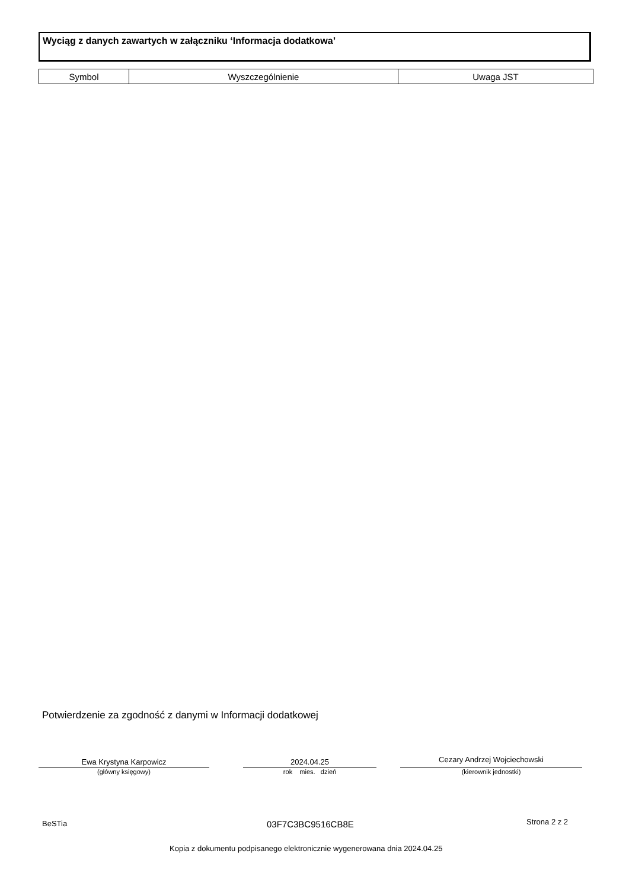Wyciąg z danych zawartych w załączniku ‘Informacja dodatkowa’
| Symbol | Wyszczególnienie | Uwaga JST |
| --- | --- | --- |
Potwierdzenie za zgodność z danymi w Informacji dodatkowej
Ewa Krystyna Karpowicz
(główny księgowy)
2024.04.25
rok mies. dzień
Cezary Andrzej Wojciechowski
(kierownik jednostki)
BeSTia 03F7C3BC9516CB8E Strona 2 z 2
Kopia z dokumentu podpisanego elektronicznie wygenerowana dnia 2024.04.25